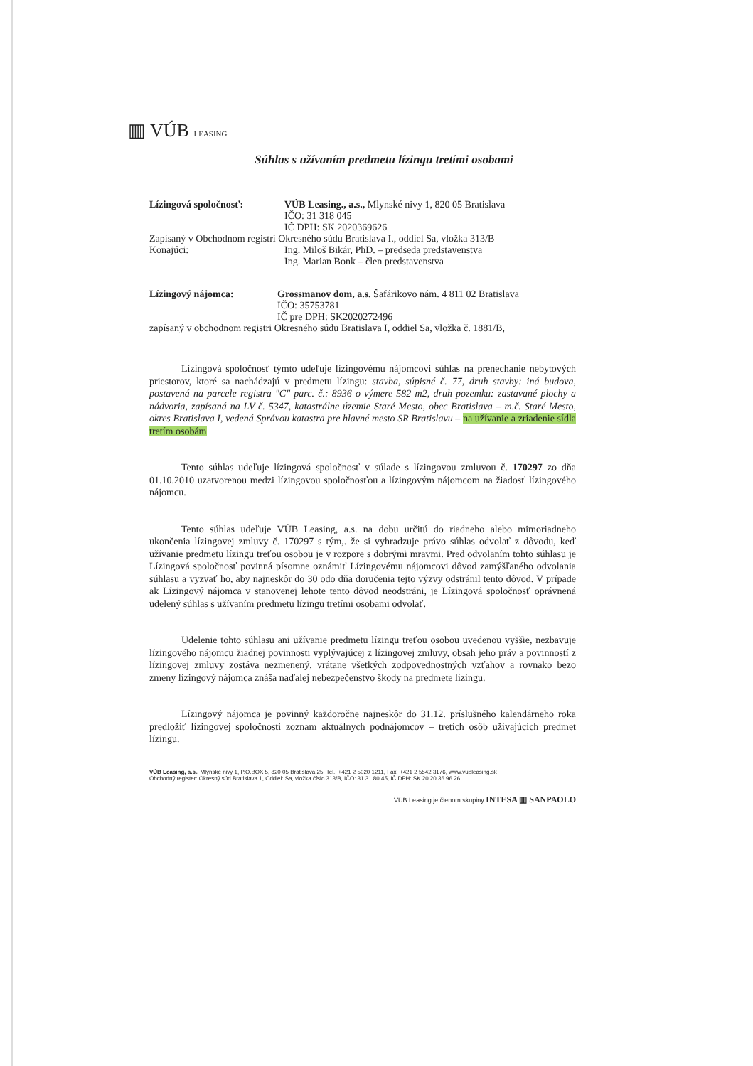▥ VÚB LEASING
Súhlas s užívaním predmetu lízingu tretími osobami
| Lízingová spoločnosť: | VÚB Leasing., a.s., Mlynské nivy 1, 820 05 Bratislava IČO: 31 318 045 IČ DPH: SK 2020369626 |
| Zapísaný v Obchodnom registri Okresného súdu Bratislava I., oddiel Sa, vložka 313/B | |
| Konajúci: | Ing. Miloš Bikár, PhD. – predseda predstavenstva Ing. Marian Bonk – člen predstavenstva |
| Lízingový nájomca: | Grossmanov dom, a.s. Šafárikovo nám. 4 811 02 Bratislava IČO: 35753781 IČ pre DPH: SK2020272496 |
| zapísaný v obchodnom registri Okresného súdu Bratislava I, oddiel Sa, vložka č. 1881/B, | |
Lízingová spoločnosť týmto udeľuje lízingovému nájomcovi súhlas na prenechanie nebytových priestorov, ktoré sa nachádzajú v predmetu lízingu: stavba, súpisné č. 77, druh stavby: iná budova, postavená na parcele registra "C" parc. č.: 8936 o výmere 582 m2, druh pozemku: zastavané plochy a nádvoria, zapísaná na LV č. 5347, katastrálne územie Staré Mesto, obec Bratislava – m.č. Staré Mesto, okres Bratislava I, vedená Správou katastra pre hlavné mesto SR Bratislavu – na užívanie a zriadenie sídla tretím osobám
Tento súhlas udeľuje lízingová spoločnosť v súlade s lízingovou zmluvou č. 170297 zo dňa 01.10.2010 uzatvorenou medzi lízingovou spoločnosťou a lízingovým nájomcom na žiadosť lízingového nájomcu.
Tento súhlas udeľuje VÚB Leasing, a.s. na dobu určitú do riadneho alebo mimoriadneho ukončenia lízingovej zmluvy č. 170297 s tým,. že si vyhradzuje právo súhlas odvolať z dôvodu, keď užívanie predmetu lízingu treťou osobou je v rozpore s dobrými mravmi. Pred odvolaním tohto súhlasu je Lízingová spoločnosť povinná písomne oznámiť Lízingovému nájomcovi dôvod zamýšľaného odvolania súhlasu a vyzvať ho, aby najneskôr do 30 odo dňa doručenia tejto výzvy odstránil tento dôvod. V prípade ak Lízingový nájomca v stanovenej lehote tento dôvod neodstráni, je Lízingová spoločnosť oprávnená udelený súhlas s užívaním predmetu lízingu tretími osobami odvolať.
Udelenie tohto súhlasu ani užívanie predmetu lízingu treťou osobou uvedenou vyššie, nezbavuje lízingového nájomcu žiadnej povinnosti vyplývajúcej z lízingovej zmluvy, obsah jeho práv a povinností z lízingovej zmluvy zostáva nezmenený, vrátane všetkých zodpovednostných vzťahov a rovnako bezo zmeny lízingový nájomca znáša naďalej nebezpečenstvo škody na predmete lízingu.
Lízingový nájomca je povinný každoročne najneskôr do 31.12. príslušného kalendárneho roka predložiť lízingovej spoločnosti zoznam aktuálnych podnájomcov – tretích osôb užívajúcich predmet lízingu.
VÚB Leasing, a.s., Mlynské nivy 1, P.O.BOX 5, 820 05 Bratislava 25, Tel.: +421 2 5020 1211, Fax: +421 2 5542 3176, www.vubleasing.sk
Obchodný register: Okresný súd Bratislava 1, Oddiel: Sa, vložka číslo 313/B, IČO: 31 31 80 45, IČ DPH: SK 20 20 36 96 26
VÚB Leasing je členom skupiny INTESA ▥ SANPAOLO